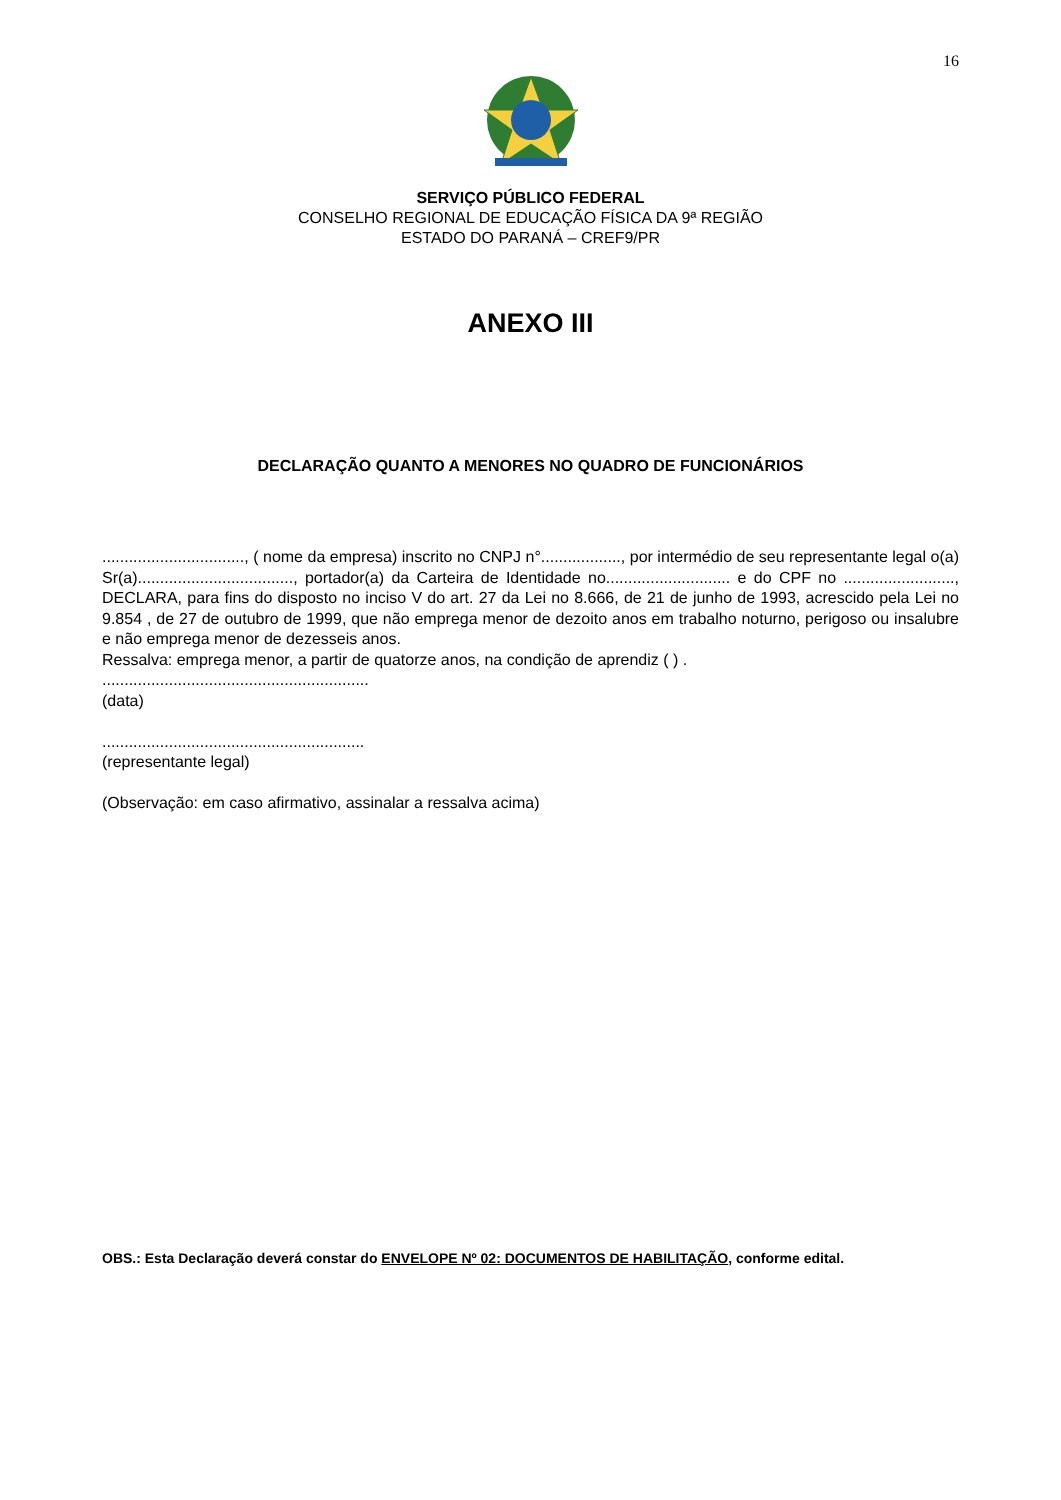16
SERVIÇO PÚBLICO FEDERAL
CONSELHO REGIONAL DE EDUCAÇÃO FÍSICA DA 9ª REGIÃO
ESTADO DO PARANÁ – CREF9/PR
ANEXO III
DECLARAÇÃO QUANTO A MENORES NO QUADRO DE FUNCIONÁRIOS
................................, ( nome da empresa) inscrito no CNPJ n°.................., por intermédio de seu representante legal o(a) Sr(a)..................................., portador(a) da Carteira de Identidade no............................ e do CPF no ........................., DECLARA, para fins do disposto no inciso V do art. 27 da Lei no 8.666, de 21 de junho de 1993, acrescido pela Lei no 9.854 , de 27 de outubro de 1999, que não emprega menor de dezoito anos em trabalho noturno, perigoso ou insalubre e não emprega menor de dezesseis anos.
Ressalva: emprega menor, a partir de quatorze anos, na condição de aprendiz ( ) .
............................................................
(data)
...........................................................
(representante legal)
(Observação: em caso afirmativo, assinalar a ressalva acima)
OBS.: Esta Declaração deverá constar do ENVELOPE Nº 02: DOCUMENTOS DE HABILITAÇÃO, conforme edital.